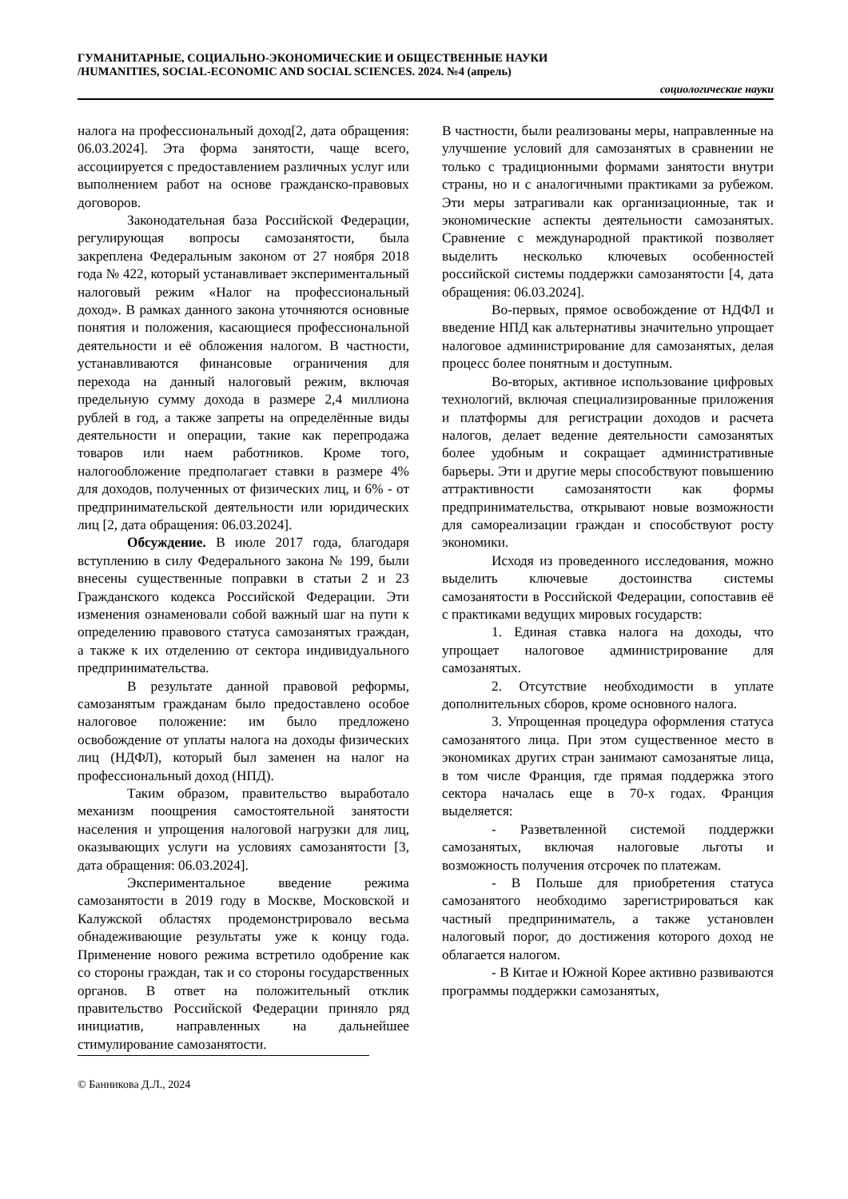ГУМАНИТАРНЫЕ, СОЦИАЛЬНО-ЭКОНОМИЧЕСКИЕ И ОБЩЕСТВЕННЫЕ НАУКИ
/HUMANITIES, SOCIAL-ECONOMIC AND SOCIAL SCIENCES. 2024. №4 (апрель)
социологические науки
налога на профессиональный доход[2, дата обращения: 06.03.2024]. Эта форма занятости, чаще всего, ассоциируется с предоставлением различных услуг или выполнением работ на основе гражданско-правовых договоров.
Законодательная база Российской Федерации, регулирующая вопросы самозанятости, была закреплена Федеральным законом от 27 ноября 2018 года № 422, который устанавливает экспериментальный налоговый режим «Налог на профессиональный доход». В рамках данного закона уточняются основные понятия и положения, касающиеся профессиональной деятельности и её обложения налогом. В частности, устанавливаются финансовые ограничения для перехода на данный налоговый режим, включая предельную сумму дохода в размере 2,4 миллиона рублей в год, а также запреты на определённые виды деятельности и операции, такие как перепродажа товаров или наем работников. Кроме того, налогообложение предполагает ставки в размере 4% для доходов, полученных от физических лиц, и 6% - от предпринимательской деятельности или юридических лиц [2, дата обращения: 06.03.2024].
Обсуждение. В июле 2017 года, благодаря вступлению в силу Федерального закона № 199, были внесены существенные поправки в статьи 2 и 23 Гражданского кодекса Российской Федерации. Эти изменения ознаменовали собой важный шаг на пути к определению правового статуса самозанятых граждан, а также к их отделению от сектора индивидуального предпринимательства.
В результате данной правовой реформы, самозанятым гражданам было предоставлено особое налоговое положение: им было предложено освобождение от уплаты налога на доходы физических лиц (НДФЛ), который был заменен на налог на профессиональный доход (НПД).
Таким образом, правительство выработало механизм поощрения самостоятельной занятости населения и упрощения налоговой нагрузки для лиц, оказывающих услуги на условиях самозанятости [3, дата обращения: 06.03.2024].
Экспериментальное введение режима самозанятости в 2019 году в Москве, Московской и Калужской областях продемонстрировало весьма обнадеживающие результаты уже к концу года. Применение нового режима встретило одобрение как со стороны граждан, так и со стороны государственных органов. В ответ на положительный отклик правительство Российской Федерации приняло ряд инициатив, направленных на дальнейшее стимулирование самозанятости.
В частности, были реализованы меры, направленные на улучшение условий для самозанятых в сравнении не только с традиционными формами занятости внутри страны, но и с аналогичными практиками за рубежом. Эти меры затрагивали как организационные, так и экономические аспекты деятельности самозанятых. Сравнение с международной практикой позволяет выделить несколько ключевых особенностей российской системы поддержки самозанятости [4, дата обращения: 06.03.2024].
Во-первых, прямое освобождение от НДФЛ и введение НПД как альтернативы значительно упрощает налоговое администрирование для самозанятых, делая процесс более понятным и доступным.
Во-вторых, активное использование цифровых технологий, включая специализированные приложения и платформы для регистрации доходов и расчета налогов, делает ведение деятельности самозанятых более удобным и сокращает административные барьеры. Эти и другие меры способствуют повышению аттрактивности самозанятости как формы предпринимательства, открывают новые возможности для самореализации граждан и способствуют росту экономики.
Исходя из проведенного исследования, можно выделить ключевые достоинства системы самозанятости в Российской Федерации, сопоставив её с практиками ведущих мировых государств:
1. Единая ставка налога на доходы, что упрощает налоговое администрирование для самозанятых.
2. Отсутствие необходимости в уплате дополнительных сборов, кроме основного налога.
3. Упрощенная процедура оформления статуса самозанятого лица. При этом существенное место в экономиках других стран занимают самозанятые лица, в том числе Франция, где прямая поддержка этого сектора началась еще в 70-х годах. Франция выделяется:
- Разветвленной системой поддержки самозанятых, включая налоговые льготы и возможность получения отсрочек по платежам.
- В Польше для приобретения статуса самозанятого необходимо зарегистрироваться как частный предприниматель, а также установлен налоговый порог, до достижения которого доход не облагается налогом.
- В Китае и Южной Корее активно развиваются программы поддержки самозанятых,
© Банникова Д.Л., 2024